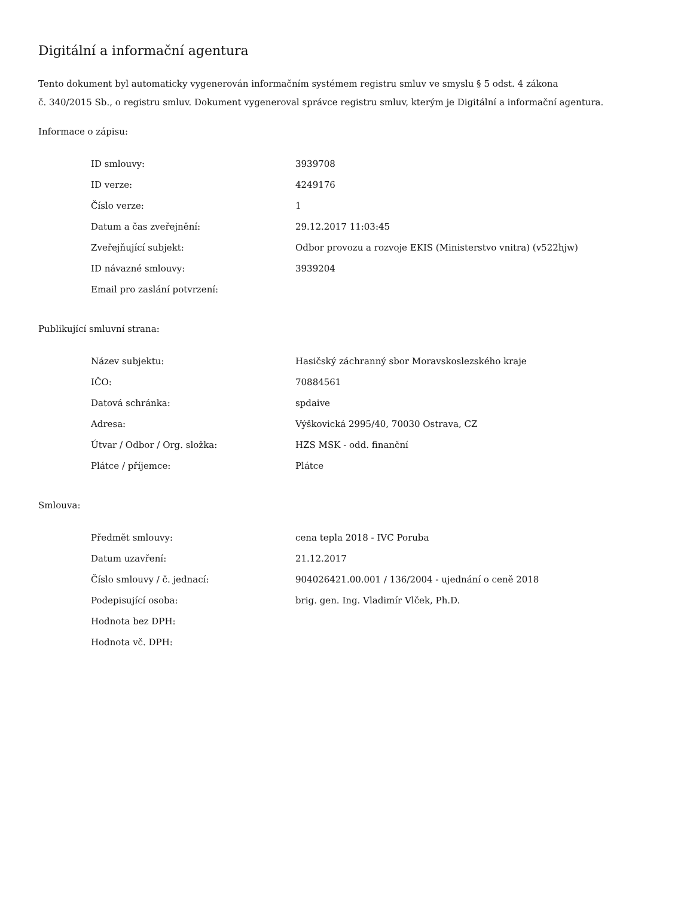Digitální a informační agentura
Tento dokument byl automaticky vygenerován informačním systémem registru smluv ve smyslu § 5 odst. 4 zákona
č. 340/2015 Sb., o registru smluv. Dokument vygeneroval správce registru smluv, kterým je Digitální a informační agentura.
Informace o zápisu:
| ID smlouvy: | 3939708 |
| ID verze: | 4249176 |
| Číslo verze: | 1 |
| Datum a čas zveřejnění: | 29.12.2017 11:03:45 |
| Zveřejňující subjekt: | Odbor provozu a rozvoje EKIS (Ministerstvo vnitra) (v522hjw) |
| ID návazné smlouvy: | 3939204 |
| Email pro zaslání potvrzení: | |
Publikující smluvní strana:
| Název subjektu: | Hasičský záchranný sbor Moravskoslezského kraje |
| IČO: | 70884561 |
| Datová schránka: | spdaive |
| Adresa: | Výškovická 2995/40, 70030 Ostrava, CZ |
| Útvar / Odbor / Org. složka: | HZS MSK - odd. finanční |
| Plátce / příjemce: | Plátce |
Smlouva:
| Předmět smlouvy: | cena tepla 2018 - IVC Poruba |
| Datum uzavření: | 21.12.2017 |
| Číslo smlouvy / č. jednací: | 904026421.00.001 / 136/2004 - ujednání o ceně 2018 |
| Podepisující osoba: | brig. gen. Ing. Vladimír Vlček, Ph.D. |
| Hodnota bez DPH: | |
| Hodnota vč. DPH: | |